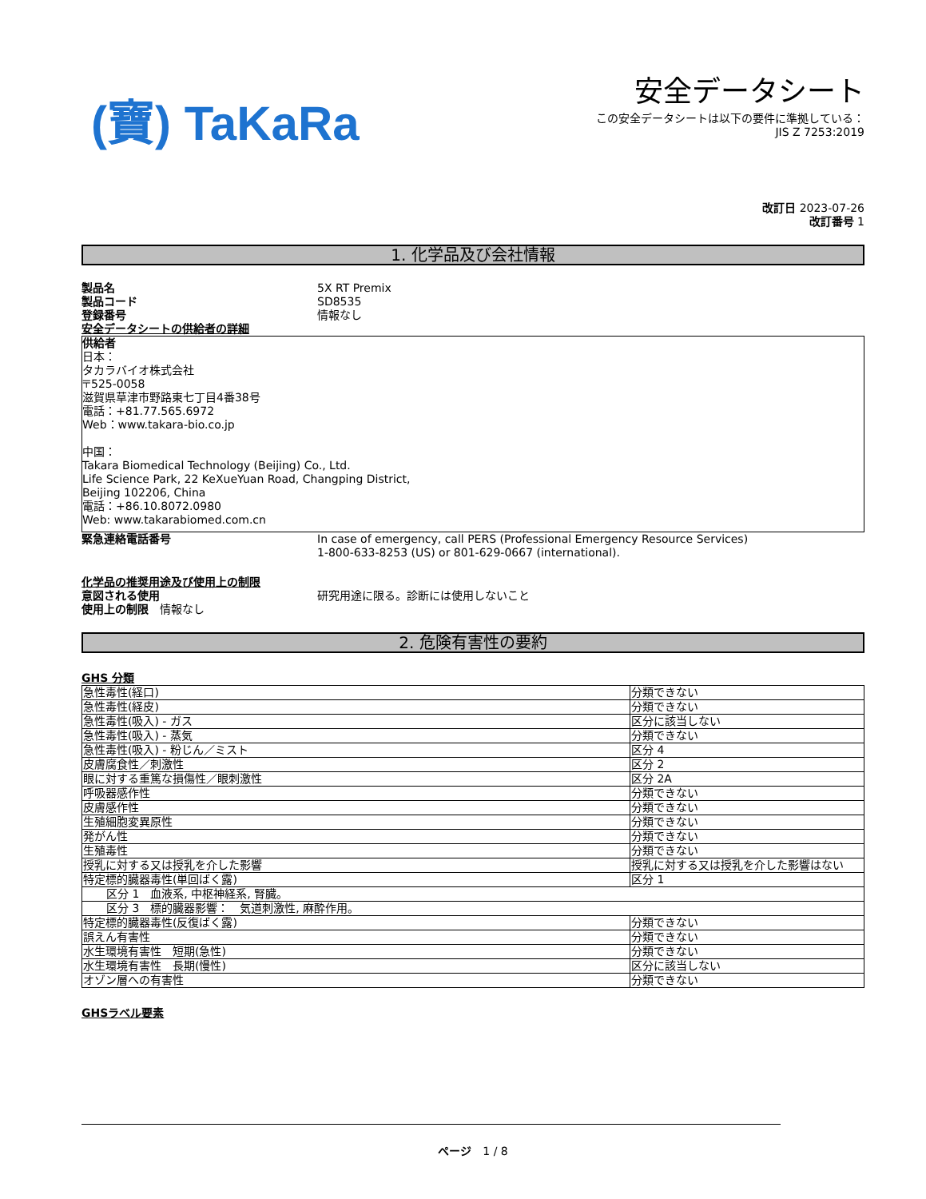(寶) TaKaRa
安全データシート
この安全データシートは以下の要件に準拠している：
JIS Z 7253:2019
改訂日 2023-07-26
改訂番号 1
1. 化学品及び会社情報
製品名 5X RT Premix
製品コード SD8535
登録番号 情報なし
安全データシートの供給者の詳細
供給者
日本：
タカラバイオ株式会社
〒525-0058
滋賀県草津市野路東七丁目4番38号
電話：+81.77.565.6972
Web：www.takara-bio.co.jp
中国：
Takara Biomedical Technology (Beijing) Co., Ltd.
Life Science Park, 22 KeXueYuan Road, Changping District,
Beijing 102206, China
電話：+86.10.8072.0980
Web: www.takarabiomed.com.cn
緊急連絡電話番号 In case of emergency, call PERS (Professional Emergency Resource Services)
1-800-633-8253 (US) or 801-629-0667 (international).
化学品の推奨用途及び使用上の制限
意図される使用 研究用途に限る。診断には使用しないこと
使用上の制限　情報なし
2. 危険有害性の要約
GHS 分類
| 急性毒性(経口) | 分類できない |
| 急性毒性(経皮) | 分類できない |
| 急性毒性(吸入) - ガス | 区分に該当しない |
| 急性毒性(吸入) - 蒸気 | 分類できない |
| 急性毒性(吸入) - 粉じん／ミスト | 区分 4 |
| 皮膚腐食性／刺激性 | 区分 2 |
| 眼に対する重篤な損傷性／眼刺激性 | 区分 2A |
| 呼吸器感作性 | 分類できない |
| 皮膚感作性 | 分類できない |
| 生殖細胞変異原性 | 分類できない |
| 発がん性 | 分類できない |
| 生殖毒性 | 分類できない |
| 授乳に対する又は授乳を介した影響 | 授乳に対する又は授乳を介した影響はない |
| 特定標的臓器毒性(単回ばく露) | 区分 1 |
| 区分 1 血液系, 中枢神経系, 腎臓。 | |
| 区分 3 標的臓器影響： 気道刺激性, 麻酔作用。 | |
| 特定標的臓器毒性(反復ばく露) | 分類できない |
| 誤えん有害性 | 分類できない |
| 水生環境有害性 短期(急性) | 分類できない |
| 水生環境有害性 長期(慢性) | 区分に該当しない |
| オゾン層への有害性 | 分類できない |
GHSラベル要素
ページ　1 / 8